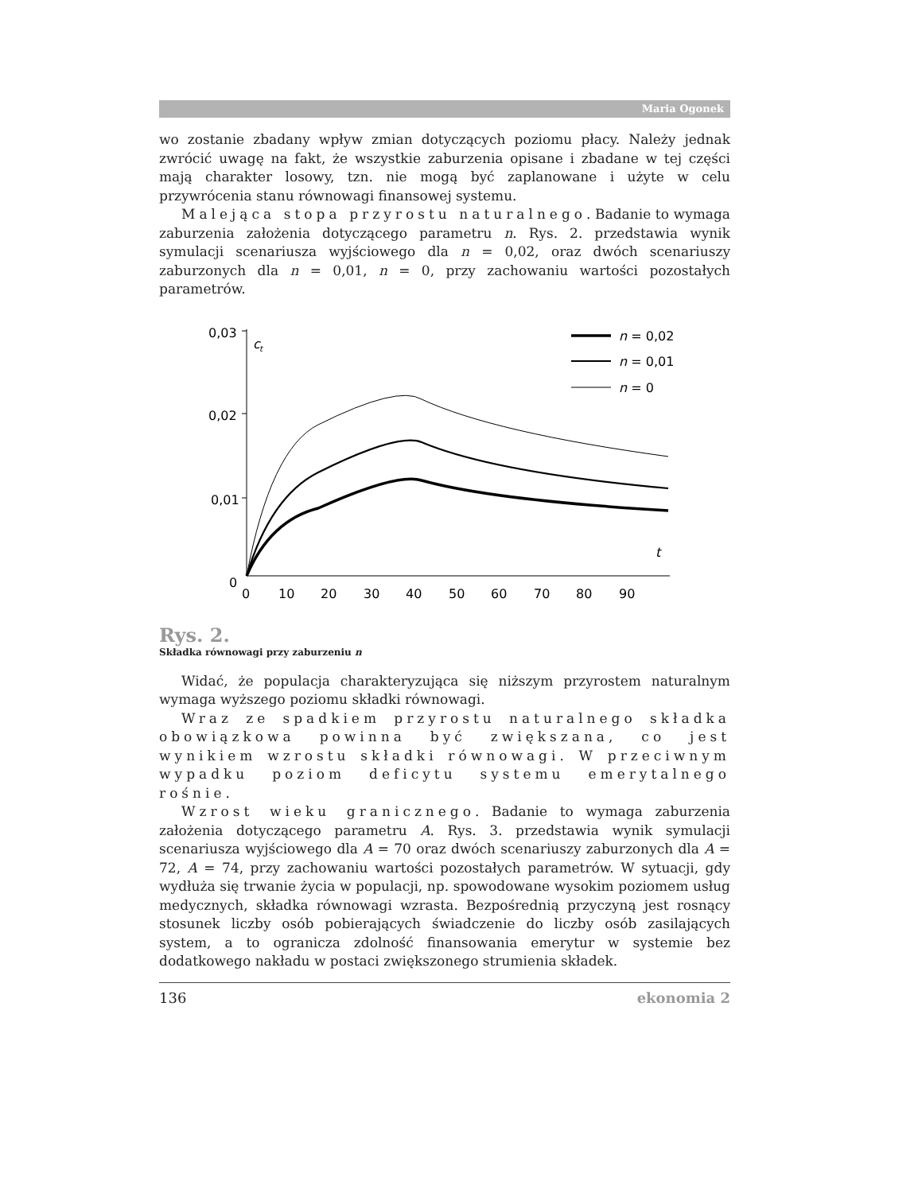Maria Ogonek
wo zostanie zbadany wpływ zmian dotyczących poziomu płacy. Należy jednak zwrócić uwagę na fakt, że wszystkie zaburzenia opisane i zbadane w tej części mają charakter losowy, tzn. nie mogą być zaplanowane i użyte w celu przywrócenia stanu równowagi finansowej systemu.
Malejąca stopa przyrostu naturalnego. Badanie to wymaga zaburzenia założenia dotyczącego parametru n. Rys. 2. przedstawia wynik symulacji scenariusza wyjściowego dla n = 0,02, oraz dwóch scenariuszy zaburzonych dla n = 0,01, n = 0, przy zachowaniu wartości pozostałych parametrów.
0,03
0,02
0,01
0
c
t
t
0
10
20
30
40
50
60
70
80
90
n = 0,02
n = 0,01
n = 0
Rys. 2.
Składka równowagi przy zaburzeniu n
Widać, że populacja charakteryzująca się niższym przyrostem naturalnym wymaga wyższego poziomu składki równowagi.
Wraz ze spadkiem przyrostu naturalnego składka obowiązkowa powinna być zwiększana, co jest wynikiem wzrostu składki równowagi. W przeciwnym wypadku poziom deficytu systemu emerytalnego rośnie.
Wzrost wieku granicznego. Badanie to wymaga zaburzenia założenia dotyczącego parametru A. Rys. 3. przedstawia wynik symulacji scenariusza wyjściowego dla A = 70 oraz dwóch scenariuszy zaburzonych dla A = 72, A = 74, przy zachowaniu wartości pozostałych parametrów. W sytuacji, gdy wydłuża się trwanie życia w populacji, np. spowodowane wysokim poziomem usług medycznych, składka równowagi wzrasta. Bezpośrednią przyczyną jest rosnący stosunek liczby osób pobierających świadczenie do liczby osób zasilających system, a to ogranicza zdolność finansowania emerytur w systemie bez dodatkowego nakładu w postaci zwiększonego strumienia składek.
136 ekonomia 2